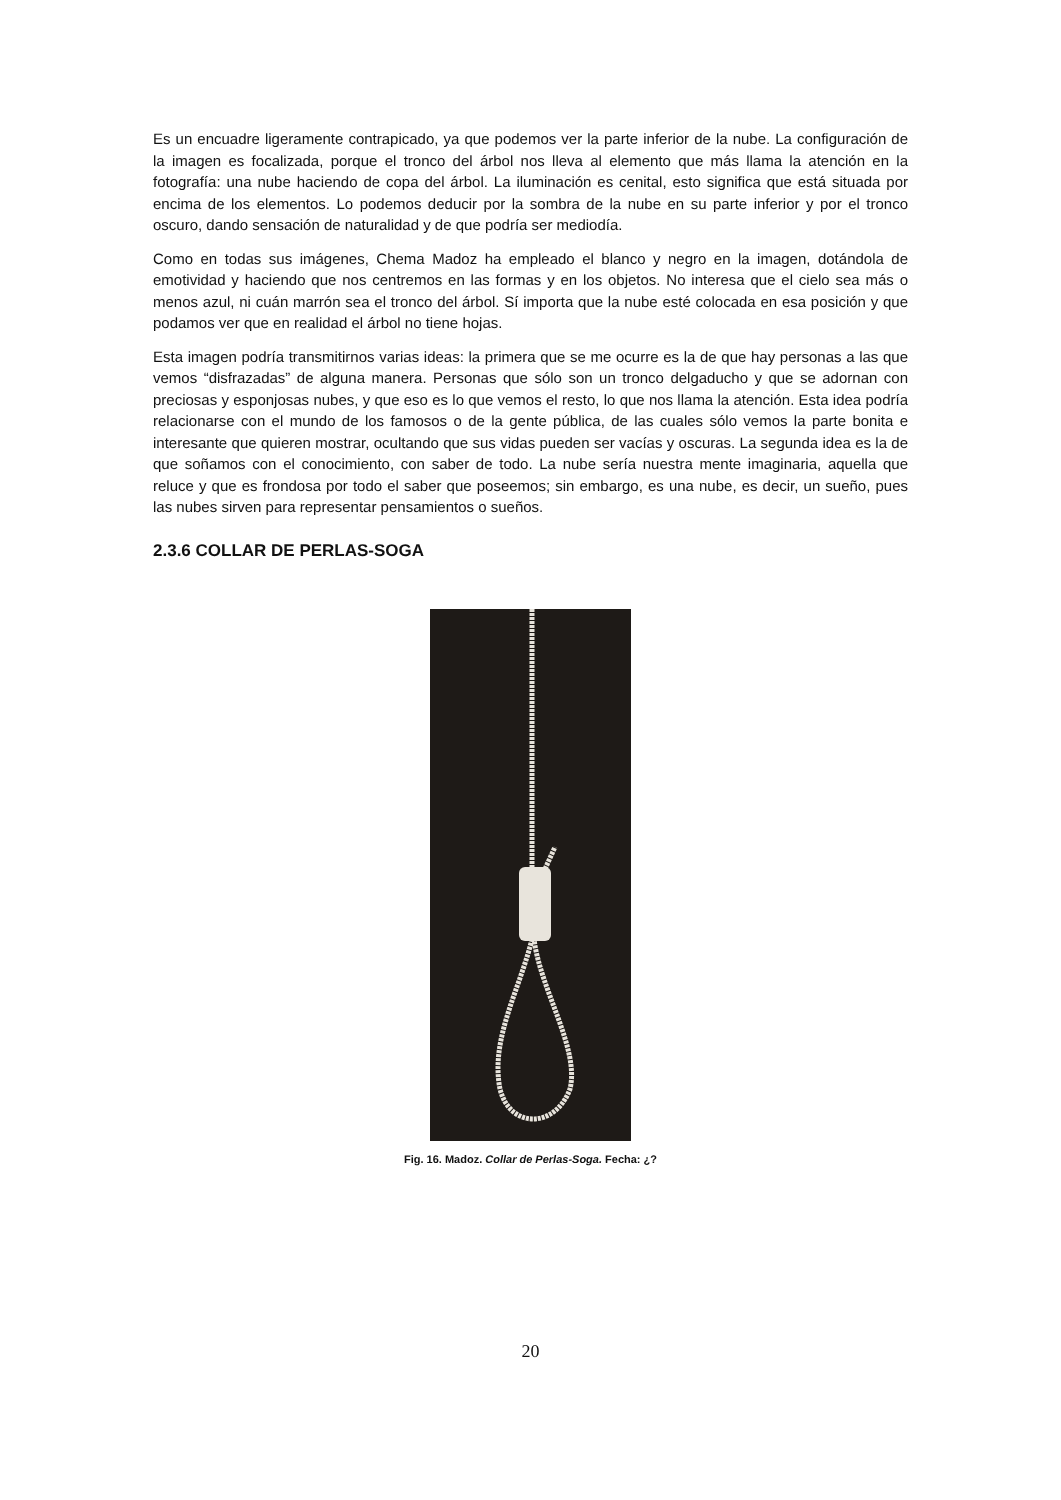Es un encuadre ligeramente contrapicado, ya que podemos ver la parte inferior de la nube. La configuración de la imagen es focalizada, porque el tronco del árbol nos lleva al elemento que más llama la atención en la fotografía: una nube haciendo de copa del árbol. La iluminación es cenital, esto significa que está situada por encima de los elementos. Lo podemos deducir por la sombra de la nube en su parte inferior y por el tronco oscuro, dando sensación de naturalidad y de que podría ser mediodía.
Como en todas sus imágenes, Chema Madoz ha empleado el blanco y negro en la imagen, dotándola de emotividad y haciendo que nos centremos en las formas y en los objetos. No interesa que el cielo sea más o menos azul, ni cuán marrón sea el tronco del árbol. Sí importa que la nube esté colocada en esa posición y que podamos ver que en realidad el árbol no tiene hojas.
Esta imagen podría transmitirnos varias ideas: la primera que se me ocurre es la de que hay personas a las que vemos “disfrazadas” de alguna manera. Personas que sólo son un tronco delgaducho y que se adornan con preciosas y esponjosas nubes, y que eso es lo que vemos el resto, lo que nos llama la atención. Esta idea podría relacionarse con el mundo de los famosos o de la gente pública, de las cuales sólo vemos la parte bonita e interesante que quieren mostrar, ocultando que sus vidas pueden ser vacías y oscuras. La segunda idea es la de que soñamos con el conocimiento, con saber de todo. La nube sería nuestra mente imaginaria, aquella que reluce y que es frondosa por todo el saber que poseemos; sin embargo, es una nube, es decir, un sueño, pues las nubes sirven para representar pensamientos o sueños.
2.3.6 COLLAR DE PERLAS-SOGA
Fig. 16. Madoz. Collar de Perlas-Soga. Fecha: ¿?
20